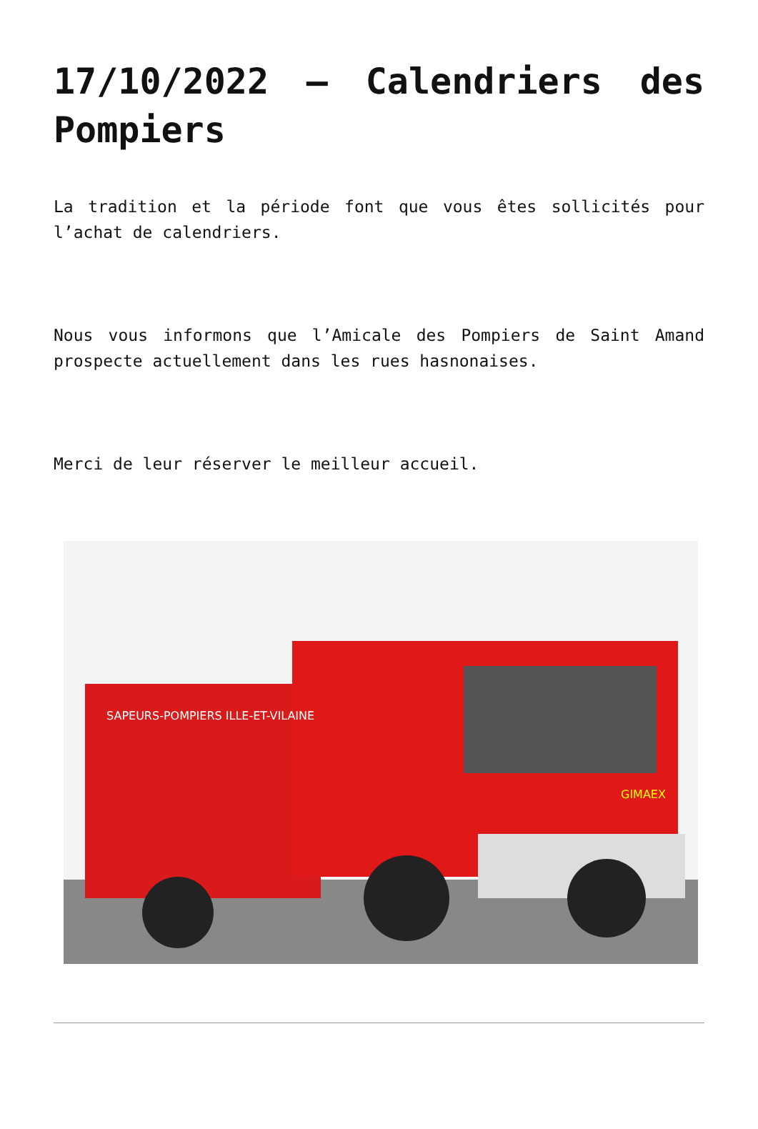17/10/2022 – Calendriers des Pompiers
La tradition et la période font que vous êtes sollicités pour l’achat de calendriers.
Nous vous informons que l’Amicale des Pompiers de Saint Amand prospecte actuellement dans les rues hasnonaises.
Merci de leur réserver le meilleur accueil.
SAPEURS-POMPIERS ILLE-ET-VILAINE
GIMAEX